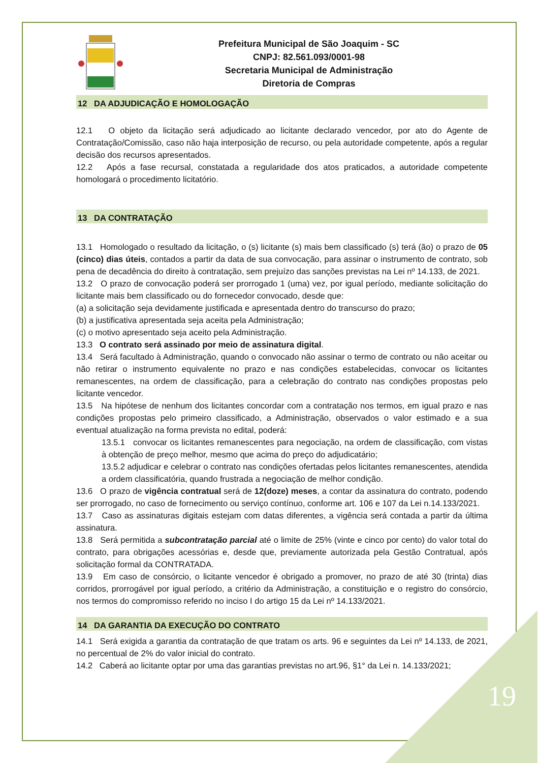Prefeitura Municipal de São Joaquim - SC
CNPJ: 82.561.093/0001-98
Secretaria Municipal de Administração
Diretoria de Compras
12 DA ADJUDICAÇÃO E HOMOLOGAÇÃO
12.1 O objeto da licitação será adjudicado ao licitante declarado vencedor, por ato do Agente de Contratação/Comissão, caso não haja interposição de recurso, ou pela autoridade competente, após a regular decisão dos recursos apresentados.
12.2 Após a fase recursal, constatada a regularidade dos atos praticados, a autoridade competente homologará o procedimento licitatório.
13 DA CONTRATAÇÃO
13.1 Homologado o resultado da licitação, o (s) licitante (s) mais bem classificado (s) terá (ão) o prazo de 05 (cinco) dias úteis, contados a partir da data de sua convocação, para assinar o instrumento de contrato, sob pena de decadência do direito à contratação, sem prejuízo das sanções previstas na Lei nº 14.133, de 2021.
13.2 O prazo de convocação poderá ser prorrogado 1 (uma) vez, por igual período, mediante solicitação do licitante mais bem classificado ou do fornecedor convocado, desde que:
(a) a solicitação seja devidamente justificada e apresentada dentro do transcurso do prazo;
(b) a justificativa apresentada seja aceita pela Administração;
(c) o motivo apresentado seja aceito pela Administração.
13.3 O contrato será assinado por meio de assinatura digital.
13.4 Será facultado à Administração, quando o convocado não assinar o termo de contrato ou não aceitar ou não retirar o instrumento equivalente no prazo e nas condições estabelecidas, convocar os licitantes remanescentes, na ordem de classificação, para a celebração do contrato nas condições propostas pelo licitante vencedor.
13.5 Na hipótese de nenhum dos licitantes concordar com a contratação nos termos, em igual prazo e nas condições propostas pelo primeiro classificado, a Administração, observados o valor estimado e a sua eventual atualização na forma prevista no edital, poderá:
13.5.1 convocar os licitantes remanescentes para negociação, na ordem de classificação, com vistas à obtenção de preço melhor, mesmo que acima do preço do adjudicatário;
13.5.2 adjudicar e celebrar o contrato nas condições ofertadas pelos licitantes remanescentes, atendida a ordem classificatória, quando frustrada a negociação de melhor condição.
13.6 O prazo de vigência contratual será de 12(doze) meses, a contar da assinatura do contrato, podendo ser prorrogado, no caso de fornecimento ou serviço contínuo, conforme art. 106 e 107 da Lei n.14.133/2021.
13.7 Caso as assinaturas digitais estejam com datas diferentes, a vigência será contada a partir da última assinatura.
13.8 Será permitida a subcontratação parcial até o limite de 25% (vinte e cinco por cento) do valor total do contrato, para obrigações acessórias e, desde que, previamente autorizada pela Gestão Contratual, após solicitação formal da CONTRATADA.
13.9 Em caso de consórcio, o licitante vencedor é obrigado a promover, no prazo de até 30 (trinta) dias corridos, prorrogável por igual período, a critério da Administração, a constituição e o registro do consórcio, nos termos do compromisso referido no inciso I do artigo 15 da Lei nº 14.133/2021.
14 DA GARANTIA DA EXECUÇÃO DO CONTRATO
14.1 Será exigida a garantia da contratação de que tratam os arts. 96 e seguintes da Lei nº 14.133, de 2021, no percentual de 2% do valor inicial do contrato.
14.2 Caberá ao licitante optar por uma das garantias previstas no art.96, §1° da Lei n. 14.133/2021;
19